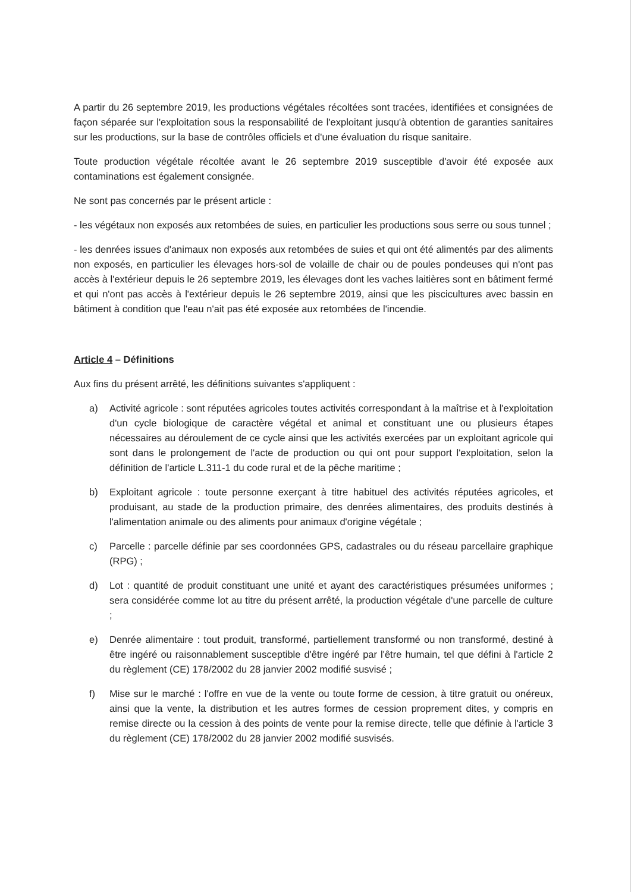A partir du 26 septembre 2019, les productions végétales récoltées sont tracées, identifiées et consignées de façon séparée sur l'exploitation sous la responsabilité de l'exploitant jusqu'à obtention de garanties sanitaires sur les productions, sur la base de contrôles officiels et d'une évaluation du risque sanitaire.
Toute production végétale récoltée avant le 26 septembre 2019 susceptible d'avoir été exposée aux contaminations est également consignée.
Ne sont pas concernés par le présent article :
- les végétaux non exposés aux retombées de suies, en particulier les productions sous serre ou sous tunnel ;
- les denrées issues d'animaux non exposés aux retombées de suies et qui ont été alimentés par des aliments non exposés, en particulier les élevages hors-sol de volaille de chair ou de poules pondeuses qui n'ont pas accès à l'extérieur depuis le 26 septembre 2019, les élevages dont les vaches laitières sont en bâtiment fermé et qui n'ont pas accès à l'extérieur depuis le 26 septembre 2019, ainsi que les piscicultures avec bassin en bâtiment à condition que l'eau n'ait pas été exposée aux retombées de l'incendie.
Article 4 – Définitions
Aux fins du présent arrêté, les définitions suivantes s'appliquent :
a) Activité agricole : sont réputées agricoles toutes activités correspondant à la maîtrise et à l'exploitation d'un cycle biologique de caractère végétal et animal et constituant une ou plusieurs étapes nécessaires au déroulement de ce cycle ainsi que les activités exercées par un exploitant agricole qui sont dans le prolongement de l'acte de production ou qui ont pour support l'exploitation, selon la définition de l'article L.311-1 du code rural et de la pêche maritime ;
b) Exploitant agricole : toute personne exerçant à titre habituel des activités réputées agricoles, et produisant, au stade de la production primaire, des denrées alimentaires, des produits destinés à l'alimentation animale ou des aliments pour animaux d'origine végétale ;
c) Parcelle : parcelle définie par ses coordonnées GPS, cadastrales ou du réseau parcellaire graphique (RPG) ;
d) Lot : quantité de produit constituant une unité et ayant des caractéristiques présumées uniformes ; sera considérée comme lot au titre du présent arrêté, la production végétale d'une parcelle de culture ;
e) Denrée alimentaire : tout produit, transformé, partiellement transformé ou non transformé, destiné à être ingéré ou raisonnablement susceptible d'être ingéré par l'être humain, tel que défini à l'article 2 du règlement (CE) 178/2002 du 28 janvier 2002 modifié susvisé ;
f) Mise sur le marché : l'offre en vue de la vente ou toute forme de cession, à titre gratuit ou onéreux, ainsi que la vente, la distribution et les autres formes de cession proprement dites, y compris en remise directe ou la cession à des points de vente pour la remise directe, telle que définie à l'article 3 du règlement (CE) 178/2002 du 28 janvier 2002 modifié susvisés.